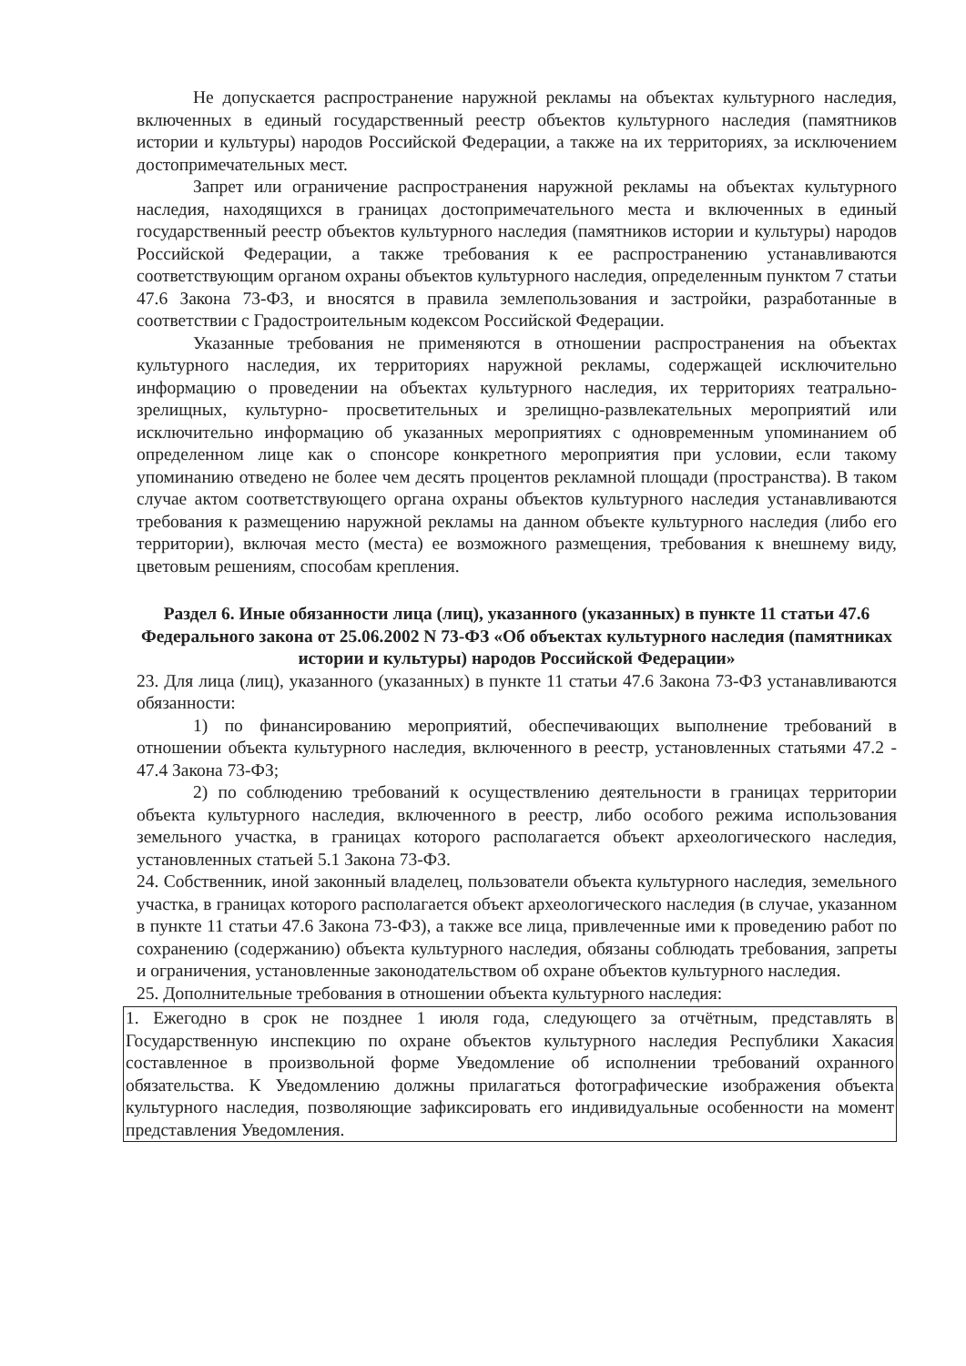Не допускается распространение наружной рекламы на объектах культурного наследия, включенных в единый государственный реестр объектов культурного наследия (памятников истории и культуры) народов Российской Федерации, а также на их территориях, за исключением достопримечательных мест.
Запрет или ограничение распространения наружной рекламы на объектах культурного наследия, находящихся в границах достопримечательного места и включенных в единый государственный реестр объектов культурного наследия (памятников истории и культуры) народов Российской Федерации, а также требования к ее распространению устанавливаются соответствующим органом охраны объектов культурного наследия, определенным пунктом 7 статьи 47.6 Закона 73-ФЗ, и вносятся в правила землепользования и застройки, разработанные в соответствии с Градостроительным кодексом Российской Федерации.
Указанные требования не применяются в отношении распространения на объектах культурного наследия, их территориях наружной рекламы, содержащей исключительно информацию о проведении на объектах культурного наследия, их территориях театрально-зрелищных, культурно- просветительных и зрелищно-развлекательных мероприятий или исключительно информацию об указанных мероприятиях с одновременным упоминанием об определенном лице как о спонсоре конкретного мероприятия при условии, если такому упоминанию отведено не более чем десять процентов рекламной площади (пространства). В таком случае актом соответствующего органа охраны объектов культурного наследия устанавливаются требования к размещению наружной рекламы на данном объекте культурного наследия (либо его территории), включая место (места) ее возможного размещения, требования к внешнему виду, цветовым решениям, способам крепления.
Раздел 6. Иные обязанности лица (лиц), указанного (указанных) в пункте 11 статьи 47.6 Федерального закона от 25.06.2002 N 73-ФЗ «Об объектах культурного наследия (памятниках истории и культуры) народов Российской Федерации»
23. Для лица (лиц), указанного (указанных) в пункте 11 статьи 47.6 Закона 73-ФЗ устанавливаются обязанности:
1) по финансированию мероприятий, обеспечивающих выполнение требований в отношении объекта культурного наследия, включенного в реестр, установленных статьями 47.2 - 47.4 Закона 73-ФЗ;
2) по соблюдению требований к осуществлению деятельности в границах территории объекта культурного наследия, включенного в реестр, либо особого режима использования земельного участка, в границах которого располагается объект археологического наследия, установленных статьей 5.1 Закона 73-ФЗ.
24. Собственник, иной законный владелец, пользователи объекта культурного наследия, земельного участка, в границах которого располагается объект археологического наследия (в случае, указанном в пункте 11 статьи 47.6 Закона 73-ФЗ), а также все лица, привлеченные ими к проведению работ по сохранению (содержанию) объекта культурного наследия, обязаны соблюдать требования, запреты и ограничения, установленные законодательством об охране объектов культурного наследия.
25. Дополнительные требования в отношении объекта культурного наследия:
1. Ежегодно в срок не позднее 1 июля года, следующего за отчётным, представлять в Государственную инспекцию по охране объектов культурного наследия Республики Хакасия составленное в произвольной форме Уведомление об исполнении требований охранного обязательства. К Уведомлению должны прилагаться фотографические изображения объекта культурного наследия, позволяющие зафиксировать его индивидуальные особенности на момент представления Уведомления.